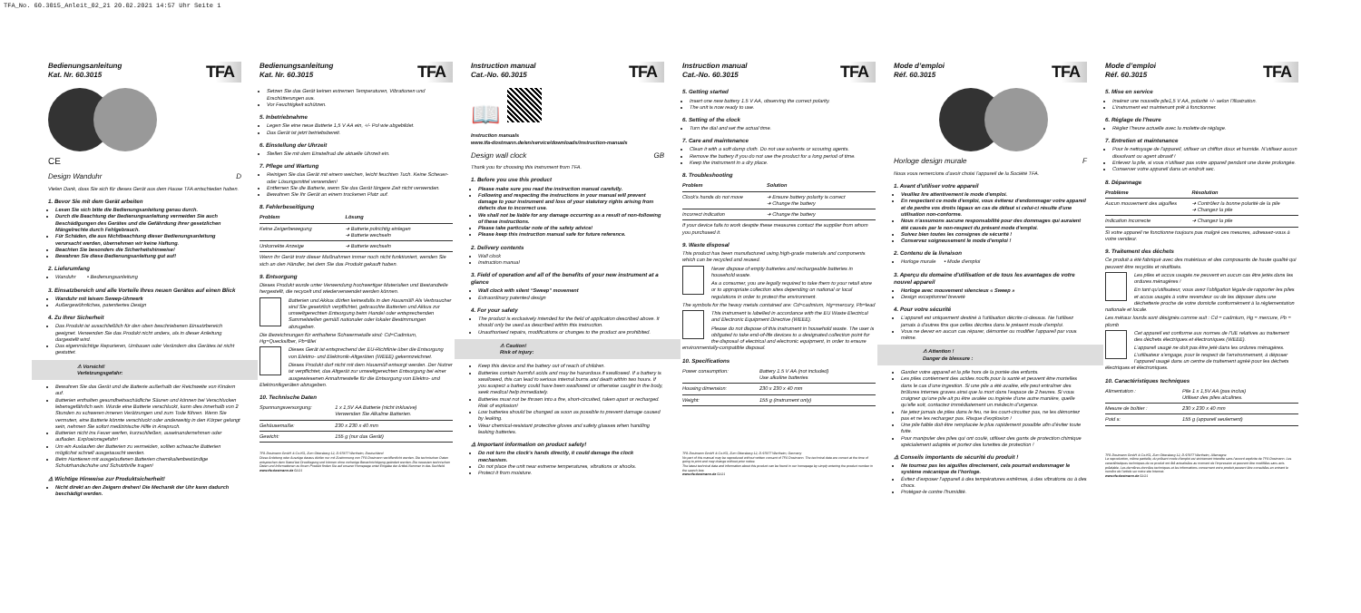TFA_No. 60.3015_Anleit_02_21 20.02.2021 14:57 Uhr Seite 1
Bedienungsanleitung
Kat. Nr. 60.3015
TFA
CE
Design Wanduhr D
Vielen Dank, dass Sie sich für dieses Gerät aus dem Hause TFA entschieden haben.
1. Bevor Sie mit dem Gerät arbeiten
Lesen Sie sich bitte die Bedienungsanleitung genau durch.
Durch die Beachtung der Bedienungsanleitung vermeiden Sie auch Beschädigungen des Gerätes und die Gefährdung Ihrer gesetzlichen Mängelrechte durch Fehlgebrauch.
Für Schäden, die aus Nichtbeachtung dieser Bedienungsanleitung verursacht werden, übernehmen wir keine Haftung.
Beachten Sie besonders die Sicherheitshinweise!
Bewahren Sie diese Bedienungsanleitung gut auf!
2. Lieferumfang
Wanduhr • Bedienungsanleitung
3. Einsatzbereich und alle Vorteile Ihres neuen Gerätes auf einen Blick
Wanduhr mit leisem Sweep-Uhrwerk
Außergewöhnliches, patentiertes Design
4. Zu Ihrer Sicherheit
Das Produkt ist ausschließlich für den oben beschriebenen Einsatzbereich geeignet. Verwenden Sie das Produkt nicht anders, als in dieser Anleitung dargestellt wird.
Das eigenmächtige Reparieren, Umbauen oder Verändern des Gerätes ist nicht gestattet.
⚠ Vorsicht!
Verletzungsgefahr:
Bewahren Sie das Gerät und die Batterie außerhalb der Reichweite von Kindern auf.
Batterien enthalten gesundheitsschädliche Säuren und können bei Verschlucken lebensgefährlich sein. Wurde eine Batterie verschluckt, kann dies innerhalb von 2 Stunden zu schweren inneren Verätzungen und zum Tode führen. Wenn Sie vermuten, eine Batterie könnte verschluckt oder anderweitig in den Körper gelangt sein, nehmen Sie sofort medizinische Hilfe in Anspruch.
Batterien nicht ins Feuer werfen, kurzschließen, auseinandernehmen oder aufladen. Explosionsgefahr!
Um ein Auslaufen der Batterien zu vermeiden, sollten schwache Batterien möglichst schnell ausgetauscht werden.
Beim Hantieren mit ausgelaufenen Batterien chemikalienbeständige Schutzhandschuhe und Schutzbrille tragen!
⚠ Wichtige Hinweise zur Produktsicherheit!
Nicht direkt an den Zeigern drehen! Die Mechanik der Uhr kann dadurch beschädigt werden.
Bedienungsanleitung
Kat. Nr. 60.3015
TFA
Setzen Sie das Gerät keinen extremen Temperaturen, Vibrationen und Erschütterungen aus.
Vor Feuchtigkeit schützen.
5. Inbetriebnahme
Legen Sie eine neue Batterie 1,5 V AA ein, +/- Pol wie abgebildet.
Das Gerät ist jetzt betriebsbereit.
6. Einstellung der Uhrzeit
Stellen Sie mit dem Einstellrad die aktuelle Uhrzeit ein.
7. Pflege und Wartung
Reinigen Sie das Gerät mit einem weichen, leicht feuchten Tuch. Keine Scheuer- oder Lösungsmittel verwenden!
Entfernen Sie die Batterie, wenn Sie das Gerät längere Zeit nicht verwenden.
Bewahren Sie Ihr Gerät an einem trockenen Platz auf.
8. Fehlerbeseitigung
| Problem | Lösung |
| --- | --- |
| Keine Zeigerbewegung | ➜ Batterie polrichtig einlegen ➜ Batterie wechseln |
| Unkorrekte Anzeige | ➜ Batterie wechseln |
Wenn Ihr Gerät trotz dieser Maßnahmen immer noch nicht funktioniert, wenden Sie sich an den Händler, bei dem Sie das Produkt gekauft haben.
9. Entsorgung
Dieses Produkt wurde unter Verwendung hochwertiger Materialien und Bestandteile hergestellt, die recycelt und wiederverwendet werden können.
Batterien und Akkus dürfen keinesfalls in den Hausmüll! Als Verbraucher sind Sie gesetzlich verpflichtet, gebrauchte Batterien und Akkus zur umweltgerechten Entsorgung beim Handel oder entsprechenden Sammelstellen gemäß nationaler oder lokaler Bestimmungen abzugeben.
Die Bezeichnungen für enthaltene Schwermetalle sind: Cd=Cadmium, Hg=Quecksilber, Pb=Blei
Dieses Gerät ist entsprechend der EU-Richtlinie über die Entsorgung von Elektro- und Elektronik-Altgeräten (WEEE) gekennzeichnet.
Dieses Produkt darf nicht mit dem Hausmüll entsorgt werden. Der Nutzer ist verpflichtet, das Altgerät zur umweltgerechten Entsorgung bei einer ausgewiesenen Annahmestelle für die Entsorgung von Elektro- und Elektronikgeräten abzugeben.
10. Technische Daten
| Spannungsversorgung: | 1 x 1,5V AA Batterie (nicht inklusive) Verwenden Sie Alkaline Batterien. |
| Gehäusemaße: | 230 x 230 x 40 mm |
| Gewicht: | 155 g (nur das Gerät) |
TFA Dostmann GmbH & Co.KG, Zum Ottersberg 12, D-97877 Wertheim, Deutschland
Diese Anleitung oder Auszüge daraus dürfen nur mit Zustimmung von TFA Dostmann veröffentlicht werden. Die technischen Daten entsprechen dem Stand bei Drucklegung und können ohne vorherige Benachrichtigung geändert werden. Die neuesten technischen Daten und Informationen zu Ihrem Produkt finden Sie auf unserer Homepage unter Eingabe der Artikel-Nummer in das Suchfeld.
www.tfa-dostmann.de 02/21
Instruction manual
Cat.-No. 60.3015
TFA
📖
Instruction manuals
www.tfa-dostmann.de/en/service/downloads/instruction-manuals
Design wall clock GB
Thank you for choosing this instrument from TFA.
1. Before you use this product
Please make sure you read the instruction manual carefully.
Following and respecting the instructions in your manual will prevent damage to your instrument and loss of your statutory rights arising from defects due to incorrect use.
We shall not be liable for any damage occurring as a result of non-following of these instructions.
Please take particular note of the safety advice!
Please keep this instruction manual safe for future reference.
2. Delivery contents
Wall clock
Instruction manual
3. Field of operation and all of the benefits of your new instrument at a glance
Wall clock with silent “Sweep” movement
Extraordinary patented design
4. For your safety
The product is exclusively intended for the field of application described above. It should only be used as described within this instruction.
Unauthorised repairs, modifications or changes to the product are prohibited.
⚠ Caution!
Risk of injury:
Keep this device and the battery out of reach of children.
Batteries contain harmful acids and may be hazardous if swallowed. If a battery is swallowed, this can lead to serious internal burns and death within two hours. If you suspect a battery could have been swallowed or otherwise caught in the body, seek medical help immediately.
Batteries must not be thrown into a fire, short-circuited, taken apart or recharged. Risk of explosion!
Low batteries should be changed as soon as possible to prevent damage caused by leaking.
Wear chemical-resistant protective gloves and safety glasses when handling leaking batteries.
⚠ Important information on product safety!
Do not turn the clock's hands directly, it could damage the clock mechanism.
Do not place the unit near extreme temperatures, vibrations or shocks.
Protect it from moisture.
Instruction manual
Cat.-No. 60.3015
TFA
5. Getting started
Insert one new battery 1.5 V AA, observing the correct polarity.
The unit is now ready to use.
6. Setting of the clock
Turn the dial and set the actual time.
7. Care and maintenance
Clean it with a soft damp cloth. Do not use solvents or scouring agents.
Remove the battery if you do not use the product for a long period of time.
Keep the instrument in a dry place.
8. Troubleshooting
| Problem | Solution |
| --- | --- |
| Clock's hands do not move | ➜ Ensure battery polarity is correct ➜ Change the battery |
| Incorrect indication | ➜ Change the battery |
If your device fails to work despite these measures contact the supplier from whom you purchased it.
9. Waste disposal
This product has been manufactured using high-grade materials and components which can be recycled and reused.
Never dispose of empty batteries and rechargeable batteries in household waste.
As a consumer, you are legally required to take them to your retail store or to appropriate collection sites depending on national or local regulations in order to protect the environment.
The symbols for the heavy metals contained are: Cd=cadmium, Hg=mercury, Pb=lead
This instrument is labelled in accordance with the EU Waste Electrical and Electronic Equipment Directive (WEEE).
Please do not dispose of this instrument in household waste. The user is obligated to take end-of-life devices to a designated collection point for the disposal of electrical and electronic equipment, in order to ensure environmentally-compatible disposal.
10. Specifications
| Power consumption: | Battery 1.5 V AA (not included) Use alkaline batteries |
| Housing dimension: | 230 x 230 x 40 mm |
| Weight: | 155 g (instrument only) |
TFA Dostmann GmbH & Co.KG, Zum Ottersberg 12, D-97877 Wertheim, Germany
No part of this manual may be reproduced without written consent of TFA Dostmann. The technical data are correct at the time of going to print and may change without prior notice.
The latest technical data and information about this product can be found in our homepage by simply entering the product number in the search box.
www.tfa-dostmann.de 02/21
Mode d’emploi
Réf. 60.3015
TFA
Horloge design murale F
Nous vous remercions d'avoir choisi l'appareil de la Société TFA.
1. Avant d'utiliser votre appareil
Veuillez lire attentivement le mode d'emploi.
En respectant ce mode d'emploi, vous éviterez d'endommager votre appareil et de perdre vos droits légaux en cas de défaut si celui-ci résulte d'une utilisation non-conforme.
Nous n'assumons aucune responsabilité pour des dommages qui auraient été causés par le non-respect du présent mode d'emploi.
Suivez bien toutes les consignes de sécurité !
Conservez soigneusement le mode d'emploi !
2. Contenu de la livraison
Horloge murale • Mode d'emploi
3. Aperçu du domaine d'utilisation et de tous les avantages de votre nouvel appareil
Horloge avec mouvement silencieux « Sweep »
Design exceptionnel breveté
4. Pour votre sécurité
L'appareil est uniquement destiné à l'utilisation décrite ci-dessus. Ne l'utilisez jamais à d'autres fins que celles décrites dans le présent mode d'emploi.
Vous ne devez en aucun cas réparer, démonter ou modifier l'appareil par vous même.
⚠ Attention !
Danger de blessure :
Gardez votre appareil et la pile hors de la portée des enfants.
Les piles contiennent des acides nocifs pour la santé et peuvent être mortelles dans le cas d’une ingestion. Si une pile a été avalée, elle peut entraîner des brûlures internes graves ainsi que la mort dans l’espace de 2 heures. Si vous craignez qu’une pile ait pu être avalée ou ingérée d’une autre manière, quelle qu’elle soit, contactez immédiatement un médecin d’urgence.
Ne jetez jamais de piles dans le feu, ne les court-circuitez pas, ne les démontez pas et ne les rechargez pas. Risque d'explosion !
Une pile faible doit être remplacée le plus rapidement possible afin d'éviter toute fuite.
Pour manipuler des piles qui ont coulé, utilisez des gants de protection chimique spécialement adaptés et portez des lunettes de protection !
⚠ Conseils importants de sécurité du produit !
Ne tournez pas les aiguilles directement, cela pourrait endommager le système mécanique de l’horloge.
Évitez d’exposer l’appareil à des températures extrêmes, à des vibrations ou à des chocs.
Protégez-le contre l'humidité.
Mode d’emploi
Réf. 60.3015
TFA
5. Mise en service
Insérez une nouvelle pile1,5 V AA, polarité +/- selon l’illustration.
L’instrument est maintenant prêt à fonctionner.
6. Réglage de l'heure
Réglez l’heure actuelle avec la molette de réglage.
7. Entretien et maintenance
Pour le nettoyage de l'appareil, utilisez un chiffon doux et humide. N’utilisez aucun dissolvant ou agent abrasif !
Enlevez la pile, si vous n’utilisez pas votre appareil pendant une durée prolongée.
Conserver votre appareil dans un endroit sec.
8. Dépannage
| Problème | Résolution |
| --- | --- |
| Aucun mouvement des aiguilles | ➜ Contrôlez la bonne polarité de la pile ➜ Changez la pile |
| Indication incorrecte | ➜ Changez la pile |
Si votre appareil ne fonctionne toujours pas malgré ces mesures, adressez-vous à votre vendeur.
9. Traitement des déchets
Ce produit a été fabriqué avec des matériaux et des composants de haute qualité qui peuvent être recyclés et réutilisés.
Les piles et accus usagés ne peuvent en aucun cas être jetés dans les ordures ménagères !
En tant qu'utilisateur, vous avez l'obligation légale de rapporter les piles et accus usagés à votre revendeur ou de les déposer dans une déchetterie proche de votre domicile conformément à la réglementation nationale et locale.
Les métaux lourds sont désignés comme suit : Cd = cadmium, Hg = mercure, Pb = plomb
Cet appareil est conforme aux normes de l'UE relatives au traitement des déchets électriques et électroniques (WEEE).
L'appareil usagé ne doit pas être jeté dans les ordures ménagères. L’utilisateur s’engage, pour le respect de l’environnement, à déposer l’appareil usagé dans un centre de traitement agréé pour les déchets électriques et électroniques.
10. Caractéristiques techniques
| Alimentation : | Pile 1 x 1,5V AA (pas inclus) Utilisez des piles alcalines. |
| Mesure de boîtier : | 230 x 230 x 40 mm |
| Poid s: | 155 g (appareil seulement) |
TFA Dostmann GmbH & Co.KG, Zum Ottersberg 12, D-97877 Wertheim, Allemagne
La reproduction, même partielle, du présent mode d'emploi est strictement interdite sans l'accord explicite de TFA Dostmann. Les caractéristiques techniques de ce produit ont été actualisées au moment de l'impression et peuvent être modifiées sans avis préalable. Les dernières données techniques et les informations concernant votre produit peuvent être consultées en entrant le numéro de l'article sur notre site Internet.
www.tfa-dostmann.de 02/21